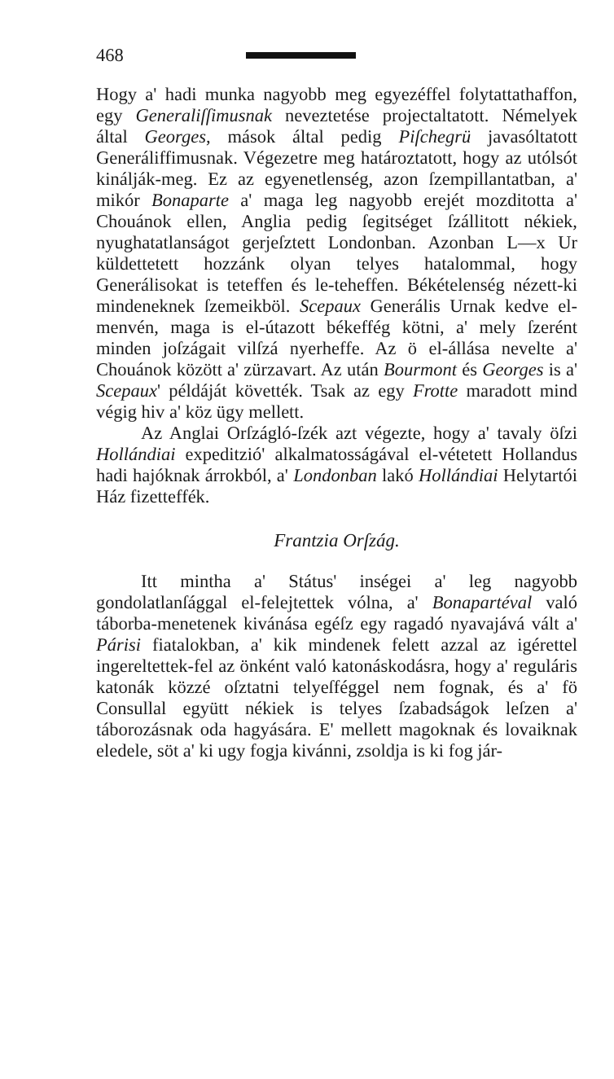468
Hogy a' hadi munka nagyobb meg egyezéffel folytattathaffon, egy Generaliſſimusnak neveztetése projectaltatott. Némelyek által Georges, mások által pedig Piſchegrü javasóltatott Generáliffimusnak. Végezetre meg határoztatott, hogy az utólsót kinálják-meg. Ez az egyenetlenség, azon ſzempillantatban, a' mikór Bonaparte a' maga leg nagyobb erejét mozditotta a' Chouánok ellen, Anglia pedig ſegitséget ſzállitott nékiek, nyughatatlanságot gerjeſztett Londonban. Azonban L—x Ur küldettetett hozzánk olyan telyes hatalommal, hogy Generálisokat is teteffen és le-teheffen. Békételenség nézett-ki mindeneknek ſzemeikböl. Scepaux Generális Urnak kedve el-menvén, maga is el-útazott békeffég kötni, a' mely ſzerént minden joſzágait vilſzá nyerheffe. Az ö el-állása nevelte a' Chouánok között a' zürzavart. Az után Bourmont és Georges is a' Scepaux' példáját követték. Tsak az egy Frotte maradott mind végig hiv a' köz ügy mellett.
Az Anglai Orſzágló-ſzék azt végezte, hogy a' tavaly öſzi Hollándiai expeditzió' alkalmatosságával el-vétetett Hollandus hadi hajóknak árrokból, a' Londonban lakó Hollándiai Helytartói Ház fizetteffék.
Frantzia Orſzág.
Itt mintha a' Státus' inségei a' leg nagyobb gondolatlanſággal el-felejtettek vólna, a' Bonapartéval való táborba-menetenek kivánása egéſz egy ragadó nyavajává vált a' Párisi fiatalokban, a' kik mindenek felett azzal az igérettel ingereltettek-fel az önként való katonáskodásra, hogy a' reguláris katonák közzé oſztatni telyeſféggel nem fognak, és a' fö Consullal együtt nékiek is telyes ſzabadságok leſzen a' táborozásnak oda hagyására. E' mellett magoknak és lovaiknak eledele, söt a' ki ugy fogja kivánni, zsoldja is ki fog jár-